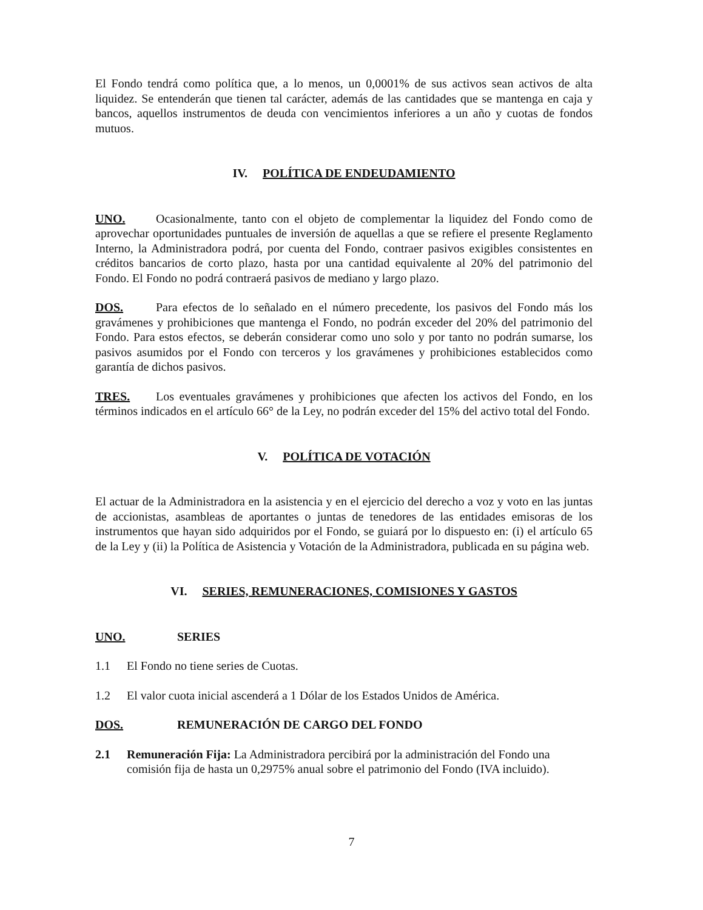El Fondo tendrá como política que, a lo menos, un 0,0001% de sus activos sean activos de alta liquidez. Se entenderán que tienen tal carácter, además de las cantidades que se mantenga en caja y bancos, aquellos instrumentos de deuda con vencimientos inferiores a un año y cuotas de fondos mutuos.
IV. POLÍTICA DE ENDEUDAMIENTO
UNO. Ocasionalmente, tanto con el objeto de complementar la liquidez del Fondo como de aprovechar oportunidades puntuales de inversión de aquellas a que se refiere el presente Reglamento Interno, la Administradora podrá, por cuenta del Fondo, contraer pasivos exigibles consistentes en créditos bancarios de corto plazo, hasta por una cantidad equivalente al 20% del patrimonio del Fondo. El Fondo no podrá contraerá pasivos de mediano y largo plazo.
DOS. Para efectos de lo señalado en el número precedente, los pasivos del Fondo más los gravámenes y prohibiciones que mantenga el Fondo, no podrán exceder del 20% del patrimonio del Fondo. Para estos efectos, se deberán considerar como uno solo y por tanto no podrán sumarse, los pasivos asumidos por el Fondo con terceros y los gravámenes y prohibiciones establecidos como garantía de dichos pasivos.
TRES. Los eventuales gravámenes y prohibiciones que afecten los activos del Fondo, en los términos indicados en el artículo 66° de la Ley, no podrán exceder del 15% del activo total del Fondo.
V. POLÍTICA DE VOTACIÓN
El actuar de la Administradora en la asistencia y en el ejercicio del derecho a voz y voto en las juntas de accionistas, asambleas de aportantes o juntas de tenedores de las entidades emisoras de los instrumentos que hayan sido adquiridos por el Fondo, se guiará por lo dispuesto en: (i) el artículo 65 de la Ley y (ii) la Política de Asistencia y Votación de la Administradora, publicada en su página web.
VI. SERIES, REMUNERACIONES, COMISIONES Y GASTOS
UNO. SERIES
1.1 El Fondo no tiene series de Cuotas.
1.2 El valor cuota inicial ascenderá a 1 Dólar de los Estados Unidos de América.
DOS. REMUNERACIÓN DE CARGO DEL FONDO
2.1 Remuneración Fija: La Administradora percibirá por la administración del Fondo una comisión fija de hasta un 0,2975% anual sobre el patrimonio del Fondo (IVA incluido).
7